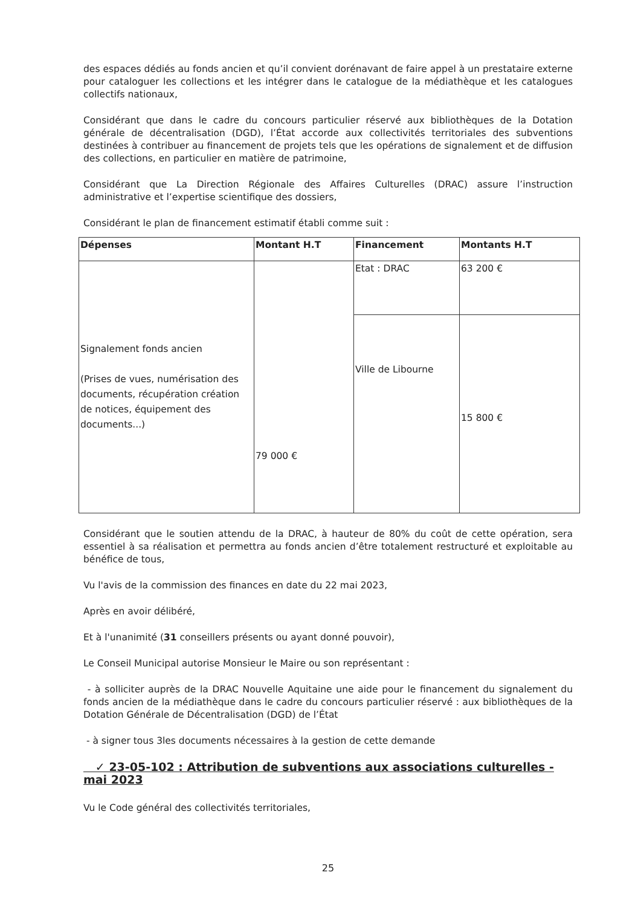des espaces dédiés au fonds ancien et qu’il convient dorénavant de faire appel à un prestataire externe pour cataloguer les collections et les intégrer dans le catalogue de la médiathèque et les catalogues collectifs nationaux,
Considérant que dans le cadre du concours particulier réservé aux bibliothèques de la Dotation générale de décentralisation (DGD), l’État accorde aux collectivités territoriales des subventions destinées à contribuer au financement de projets tels que les opérations de signalement et de diffusion des collections, en particulier en matière de patrimoine,
Considérant que La Direction Régionale des Affaires Culturelles (DRAC) assure l’instruction administrative et l’expertise scientifique des dossiers,
Considérant le plan de financement estimatif établi comme suit :
| Dépenses | Montant H.T | Financement | Montants H.T |
| --- | --- | --- | --- |
| Signalement fonds ancien (Prises de vues, numérisation des documents, récupération création de notices, équipement des documents...) | 79 000 € | Etat : DRAC | 63 200 € |
| | | Ville de Libourne | 15 800 € |
Considérant que le soutien attendu de la DRAC, à hauteur de 80% du coût de cette opération, sera essentiel à sa réalisation et permettra au fonds ancien d’être totalement restructuré et exploitable au bénéfice de tous,
Vu l'avis de la commission des finances en date du 22 mai 2023,
Après en avoir délibéré,
Et à l'unanimité (31 conseillers présents ou ayant donné pouvoir),
Le Conseil Municipal autorise Monsieur le Maire ou son représentant :
- à solliciter auprès de la DRAC Nouvelle Aquitaine une aide pour le financement du signalement du fonds ancien de la médiathèque dans le cadre du concours particulier réservé : aux bibliothèques de la Dotation Générale de Décentralisation (DGD) de l’État
- à signer tous 3les documents nécessaires à la gestion de cette demande
✓ 23-05-102 : Attribution de subventions aux associations culturelles - mai 2023
Vu le Code général des collectivités territoriales,
25